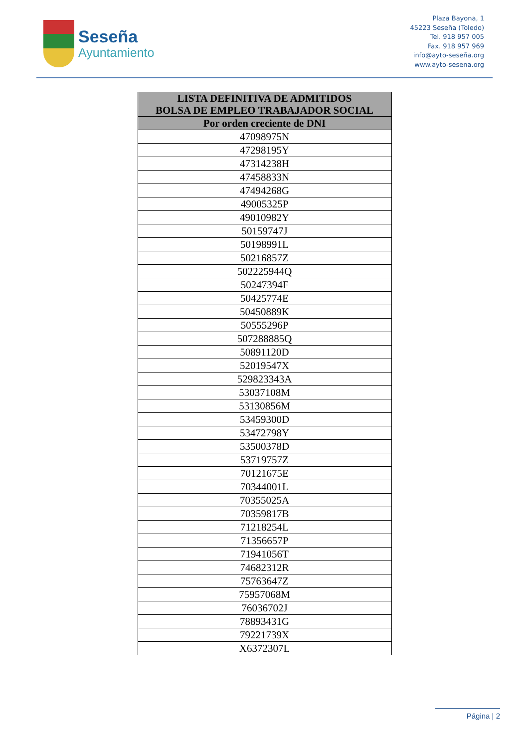Seseña
Ayuntamiento
Plaza Bayona, 1
45223 Seseña (Toledo)
Tel. 918 957 005
Fax. 918 957 969
info@ayto-seseña.org
www.ayto-sesena.org
| LISTA DEFINITIVA DE ADMITIDOS BOLSA DE EMPLEO TRABAJADOR SOCIAL |
| --- |
| Por orden creciente de DNI |
| 47098975N |
| 47298195Y |
| 47314238H |
| 47458833N |
| 47494268G |
| 49005325P |
| 49010982Y |
| 50159747J |
| 50198991L |
| 50216857Z |
| 502225944Q |
| 50247394F |
| 50425774E |
| 50450889K |
| 50555296P |
| 507288885Q |
| 50891120D |
| 52019547X |
| 529823343A |
| 53037108M |
| 53130856M |
| 53459300D |
| 53472798Y |
| 53500378D |
| 53719757Z |
| 70121675E |
| 70344001L |
| 70355025A |
| 70359817B |
| 71218254L |
| 71356657P |
| 71941056T |
| 74682312R |
| 75763647Z |
| 75957068M |
| 76036702J |
| 78893431G |
| 79221739X |
| X6372307L |
Página | 2